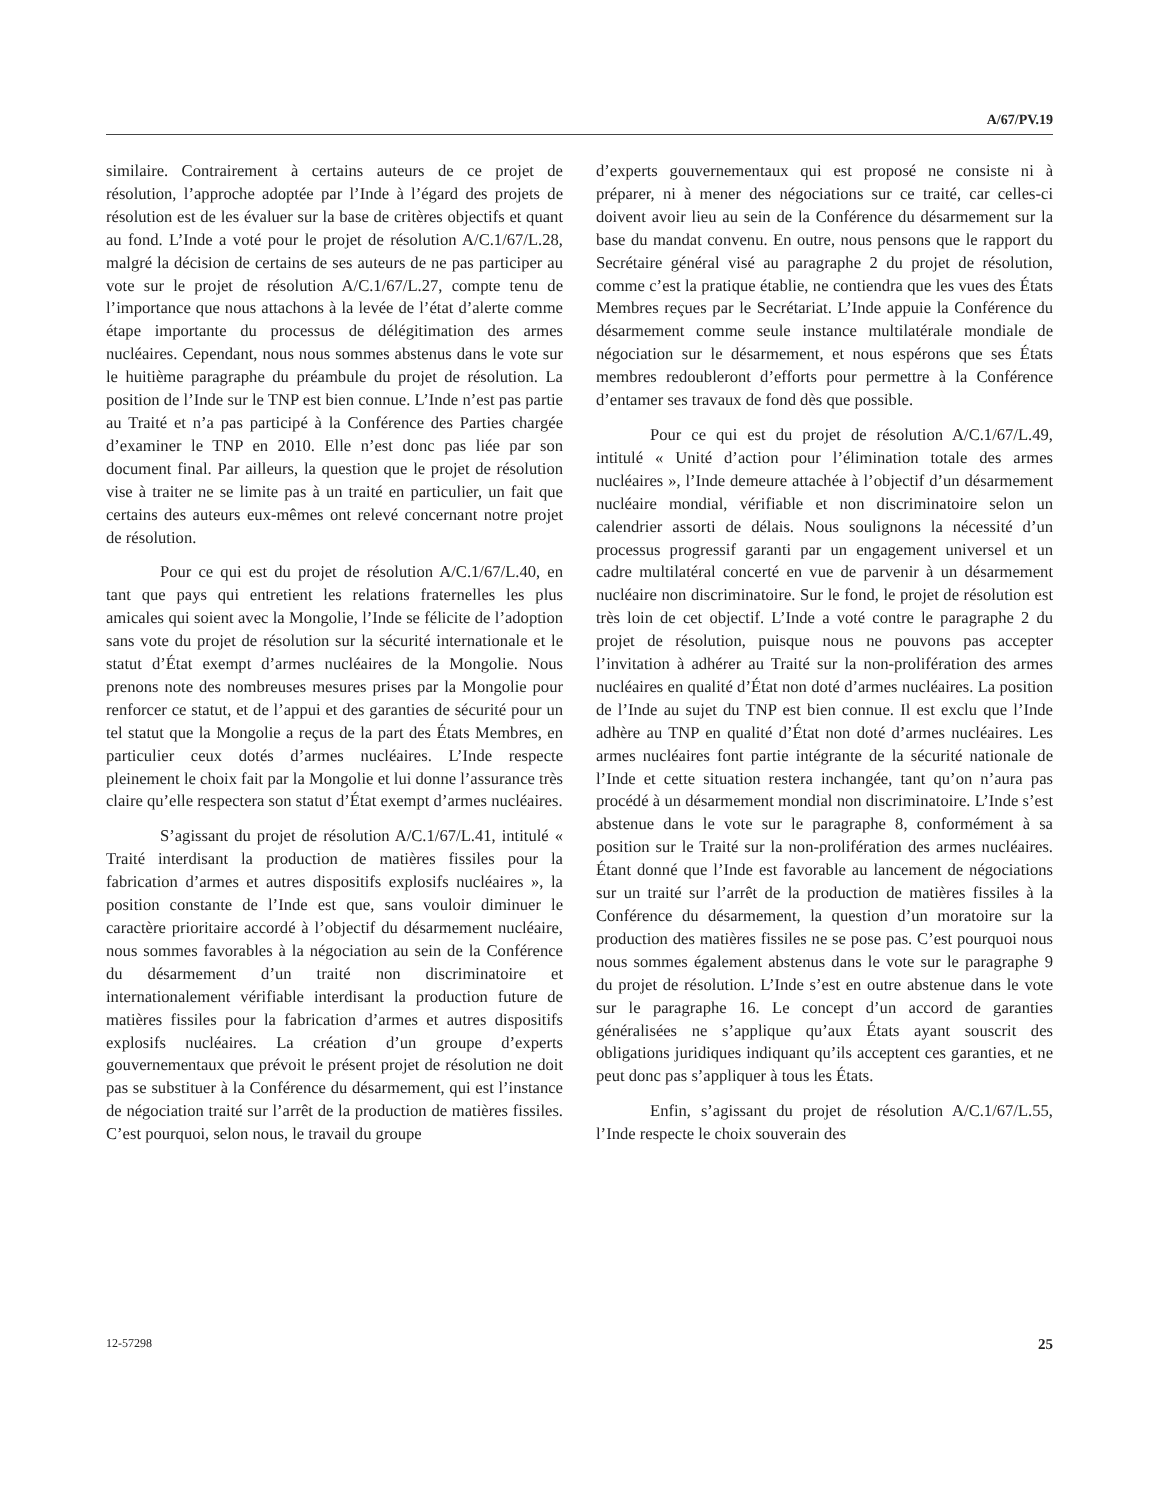A/67/PV.19
similaire. Contrairement à certains auteurs de ce projet de résolution, l’approche adoptée par l’Inde à l’égard des projets de résolution est de les évaluer sur la base de critères objectifs et quant au fond. L’Inde a voté pour le projet de résolution A/C.1/67/L.28, malgré la décision de certains de ses auteurs de ne pas participer au vote sur le projet de résolution A/C.1/67/L.27, compte tenu de l’importance que nous attachons à la levée de l’état d’alerte comme étape importante du processus de délégitimation des armes nucléaires. Cependant, nous nous sommes abstenus dans le vote sur le huitième paragraphe du préambule du projet de résolution. La position de l’Inde sur le TNP est bien connue. L’Inde n’est pas partie au Traité et n’a pas participé à la Conférence des Parties chargée d’examiner le TNP en 2010. Elle n’est donc pas liée par son document final. Par ailleurs, la question que le projet de résolution vise à traiter ne se limite pas à un traité en particulier, un fait que certains des auteurs eux-mêmes ont relevé concernant notre projet de résolution.
Pour ce qui est du projet de résolution A/C.1/67/L.40, en tant que pays qui entretient les relations fraternelles les plus amicales qui soient avec la Mongolie, l’Inde se félicite de l’adoption sans vote du projet de résolution sur la sécurité internationale et le statut d’État exempt d’armes nucléaires de la Mongolie. Nous prenons note des nombreuses mesures prises par la Mongolie pour renforcer ce statut, et de l’appui et des garanties de sécurité pour un tel statut que la Mongolie a reçus de la part des États Membres, en particulier ceux dotés d’armes nucléaires. L’Inde respecte pleinement le choix fait par la Mongolie et lui donne l’assurance très claire qu’elle respectera son statut d’État exempt d’armes nucléaires.
S’agissant du projet de résolution A/C.1/67/L.41, intitulé « Traité interdisant la production de matières fissiles pour la fabrication d’armes et autres dispositifs explosifs nucléaires », la position constante de l’Inde est que, sans vouloir diminuer le caractère prioritaire accordé à l’objectif du désarmement nucléaire, nous sommes favorables à la négociation au sein de la Conférence du désarmement d’un traité non discriminatoire et internationalement vérifiable interdisant la production future de matières fissiles pour la fabrication d’armes et autres dispositifs explosifs nucléaires. La création d’un groupe d’experts gouvernementaux que prévoit le présent projet de résolution ne doit pas se substituer à la Conférence du désarmement, qui est l’instance de négociation traité sur l’arrêt de la production de matières fissiles. C’est pourquoi, selon nous, le travail du groupe
d’experts gouvernementaux qui est proposé ne consiste ni à préparer, ni à mener des négociations sur ce traité, car celles-ci doivent avoir lieu au sein de la Conférence du désarmement sur la base du mandat convenu. En outre, nous pensons que le rapport du Secrétaire général visé au paragraphe 2 du projet de résolution, comme c’est la pratique établie, ne contiendra que les vues des États Membres reçues par le Secrétariat. L’Inde appuie la Conférence du désarmement comme seule instance multilatérale mondiale de négociation sur le désarmement, et nous espérons que ses États membres redoubleront d’efforts pour permettre à la Conférence d’entamer ses travaux de fond dès que possible.
Pour ce qui est du projet de résolution A/C.1/67/L.49, intitulé « Unité d’action pour l’élimination totale des armes nucléaires », l’Inde demeure attachée à l’objectif d’un désarmement nucléaire mondial, vérifiable et non discriminatoire selon un calendrier assorti de délais. Nous soulignons la nécessité d’un processus progressif garanti par un engagement universel et un cadre multilatéral concerté en vue de parvenir à un désarmement nucléaire non discriminatoire. Sur le fond, le projet de résolution est très loin de cet objectif. L’Inde a voté contre le paragraphe 2 du projet de résolution, puisque nous ne pouvons pas accepter l’invitation à adhérer au Traité sur la non-prolifération des armes nucléaires en qualité d’État non doté d’armes nucléaires. La position de l’Inde au sujet du TNP est bien connue. Il est exclu que l’Inde adhère au TNP en qualité d’État non doté d’armes nucléaires. Les armes nucléaires font partie intégrante de la sécurité nationale de l’Inde et cette situation restera inchangée, tant qu’on n’aura pas procédé à un désarmement mondial non discriminatoire. L’Inde s’est abstenue dans le vote sur le paragraphe 8, conformément à sa position sur le Traité sur la non-prolifération des armes nucléaires. Étant donné que l’Inde est favorable au lancement de négociations sur un traité sur l’arrêt de la production de matières fissiles à la Conférence du désarmement, la question d’un moratoire sur la production des matières fissiles ne se pose pas. C’est pourquoi nous nous sommes également abstenus dans le vote sur le paragraphe 9 du projet de résolution. L’Inde s’est en outre abstenue dans le vote sur le paragraphe 16. Le concept d’un accord de garanties généralisées ne s’applique qu’aux États ayant souscrit des obligations juridiques indiquant qu’ils acceptent ces garanties, et ne peut donc pas s’appliquer à tous les États.
Enfin, s’agissant du projet de résolution A/C.1/67/L.55, l’Inde respecte le choix souverain des
12-57298 25